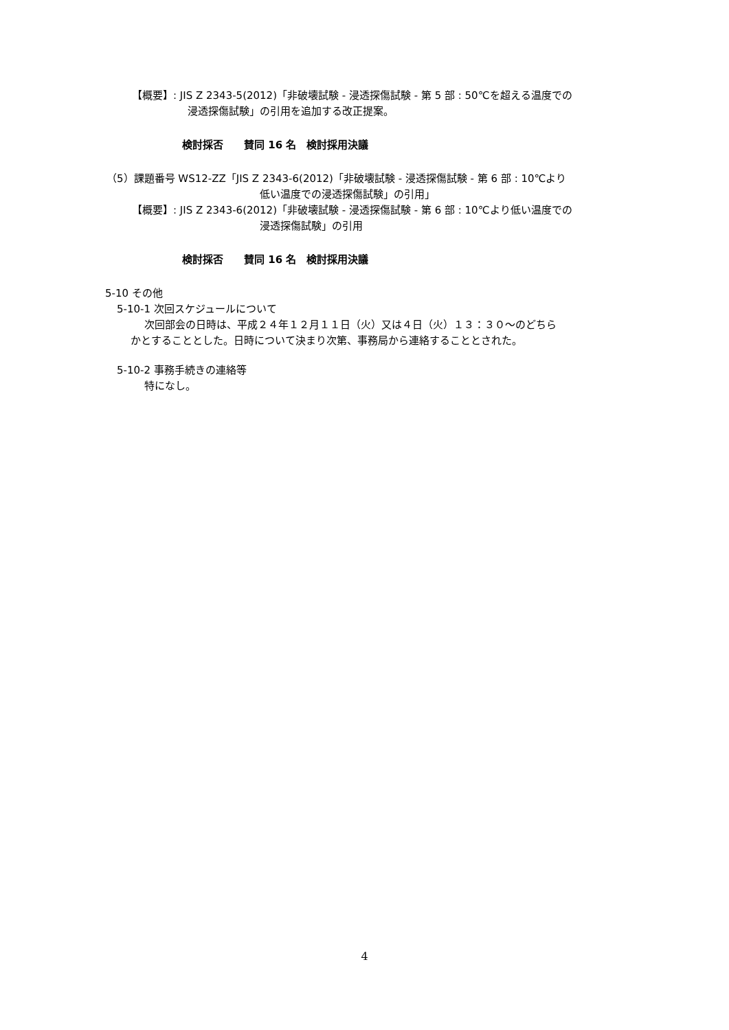【概要】: JIS Z 2343-5(2012)「非破壊試験 - 浸透探傷試験 - 第 5 部 : 50℃を超える温度での
浸透探傷試験」の引用を追加する改正提案。
検討採否　　賛同 16 名　検討採用決議
（5）課題番号 WS12-ZZ「JIS Z 2343-6(2012)「非破壊試験 - 浸透探傷試験 - 第 6 部 : 10℃より
低い温度での浸透探傷試験」の引用」
【概要】: JIS Z 2343-6(2012)「非破壊試験 - 浸透探傷試験 - 第 6 部 : 10℃より低い温度での
浸透探傷試験」の引用
検討採否　　賛同 16 名　検討採用決議
5-10 その他
5-10-1 次回スケジュールについて
次回部会の日時は、平成２４年１２月１１日（火）又は４日（火）１３：３０～のどちら
かとすることとした。日時について決まり次第、事務局から連絡することとされた。
5-10-2 事務手続きの連絡等
特になし。
4